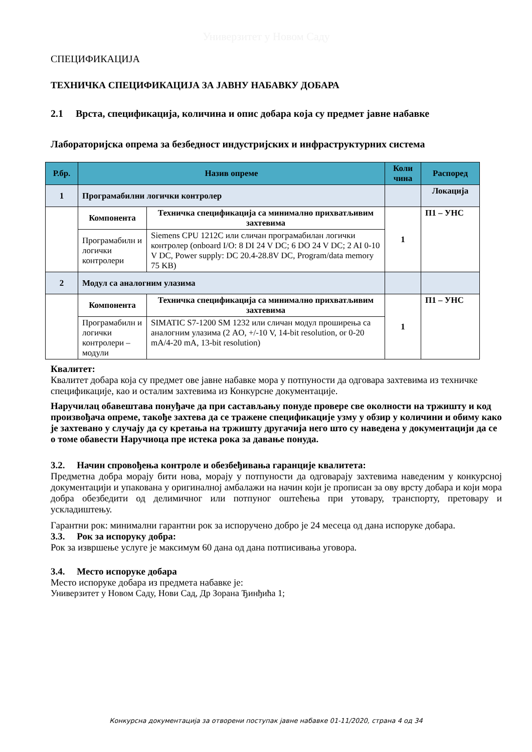Универзитет у Новом Саду
СПЕЦИФИКАЦИЈА
ТЕХНИЧКА СПЕЦИФИКАЦИЈА ЗА ЈАВНУ НАБАВКУ ДОБАРА
2.1 Врста, спецификација, количина и опис добара која су предмет јавне набавке
Лабораторијска опрема за безбедност индустријских и инфраструктурних система
| Р.бр. | Назив опреме | | Коли чина | Распоред |
| --- | --- | --- | --- | --- |
| 1 | Програмабилни логички контролер | | | Локација |
| | Компонента | Техничка спецификација са минимално прихватљивим захтевима | 1 | П1 – УНС |
| | Програмабилн и логички контролери | Siemens CPU 1212C или сличан програмабилан логички контролер (onboard I/O: 8 DI 24 V DC; 6 DO 24 V DC; 2 AI 0-10 V DC, Power supply: DC 20.4-28.8V DC, Program/data memory 75 KB) | | |
| 2 | Модул са аналогним улазима | | | |
| | Компонента | Техничка спецификација са минимално прихватљивим захтевима | 1 | П1 – УНС |
| | Програмабилн и логички контролери – модули | SIMATIC S7-1200 SM 1232 или сличан модул проширења са аналогним улазима (2 AO, +/-10 V, 14-bit resolution, or 0-20 mA/4-20 mA, 13-bit resolution) | | |
Квалитет:
Квалитет добара која су предмет ове јавне набавке мора у потпуности да одговара захтевима из техничке спецификације, као и осталим захтевима из Конкурсне документације.
Наручилац обавештава понуђаче да при састављању понуде провере све околности на тржишту и код произвођача опреме, такође захтева да се тражене спецификације узму у обзир у количини и обиму како је захтевано у случају да су кретања на тржишту другачија него што су наведена у документацији да се о томе обавести Наручиоца пре истека рока за давање понуда.
3.2. Начин спровођења контроле и обезбеђивања гаранције квалитета:
Предметна добра морају бити нова, морају у потпуности да одговарају захтевима наведеним у конкурсној документацији и упакована у оригиналној амбалажи на начин који је прописан за ову врсту добара и који мора добра обезбедити од делимичног или потпуног оштећења при утовару, транспорту, претовару и ускладиштењу.
Гарантни рок: минимални гарантни рок за испоручено добро је 24 месеца од дана испоруке добара.
3.3. Рок за испоруку добра:
Рок за извршење услуге је максимум 60 дана од дана потписивања уговора.
3.4. Место испоруке добара
Место испоруке добара из предмета набавке је:
Универзитет у Новом Саду, Нови Сад, Др Зорана Ђинђића 1;
Конкурсна документација за отворени поступак јавне набавке 01-11/2020, страна 4 од 34